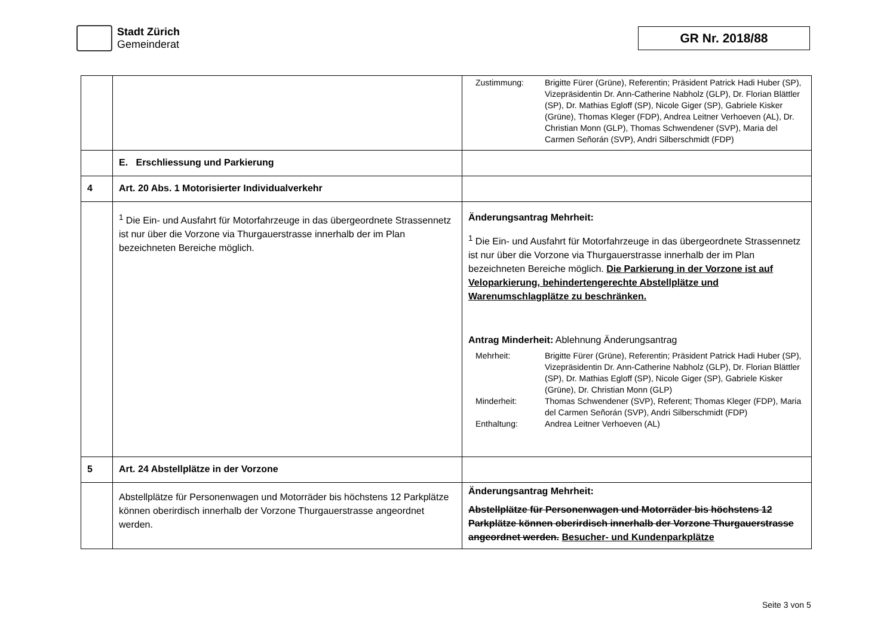Stadt Zürich
Gemeinderat
GR Nr. 2018/88
| | | Zustimmung: Brigitte Fürer (Grüne), Referentin; Präsident Patrick Hadi Huber (SP), Vizepräsidentin Dr. Ann-Catherine Nabholz (GLP), Dr. Florian Blättler (SP), Dr. Mathias Egloff (SP), Nicole Giger (SP), Gabriele Kisker (Grüne), Thomas Kleger (FDP), Andrea Leitner Verhoeven (AL), Dr. Christian Monn (GLP), Thomas Schwendener (SVP), Maria del Carmen Señorán (SVP), Andri Silberschmidt (FDP) |
| | E. Erschliessung und Parkierung | |
| 4 | Art. 20 Abs. 1 Motorisierter Individualverkehr | |
| | <sup>1</sup> Die Ein- und Ausfahrt für Motorfahrzeuge in das übergeordnete Strassennetz ist nur über die Vorzone via Thurgauerstrasse innerhalb der im Plan bezeichneten Bereiche möglich. | Änderungsantrag Mehrheit: <sup>1</sup> Die Ein- und Ausfahrt für Motorfahrzeuge in das übergeordnete Strassennetz ist nur über die Vorzone via Thurgauerstrasse innerhalb der im Plan bezeichneten Bereiche möglich. Die Parkierung in der Vorzone ist auf Veloparkierung, behindertengerechte Abstellplätze und Warenumschlagplätze zu beschränken. Antrag Minderheit: Ablehnung Änderungsantrag Mehrheit: Brigitte Fürer (Grüne), Referentin; Präsident Patrick Hadi Huber (SP), Vizepräsidentin Dr. Ann-Catherine Nabholz (GLP), Dr. Florian Blättler (SP), Dr. Mathias Egloff (SP), Nicole Giger (SP), Gabriele Kisker (Grüne), Dr. Christian Monn (GLP) Minderheit: Thomas Schwendener (SVP), Referent; Thomas Kleger (FDP), Maria del Carmen Señorán (SVP), Andri Silberschmidt (FDP) Enthaltung: Andrea Leitner Verhoeven (AL) |
| 5 | Art. 24 Abstellplätze in der Vorzone | |
| | Abstellplätze für Personenwagen und Motorräder bis höchstens 12 Parkplätze können oberirdisch innerhalb der Vorzone Thurgauerstrasse angeordnet werden. | Änderungsantrag Mehrheit: Abstellplätze für Personenwagen und Motorräder bis höchstens 12 Parkplätze können oberirdisch innerhalb der Vorzone Thurgauerstrasse angeordnet werden. Besucher- und Kundenparkplätze |
Seite 3 von 5